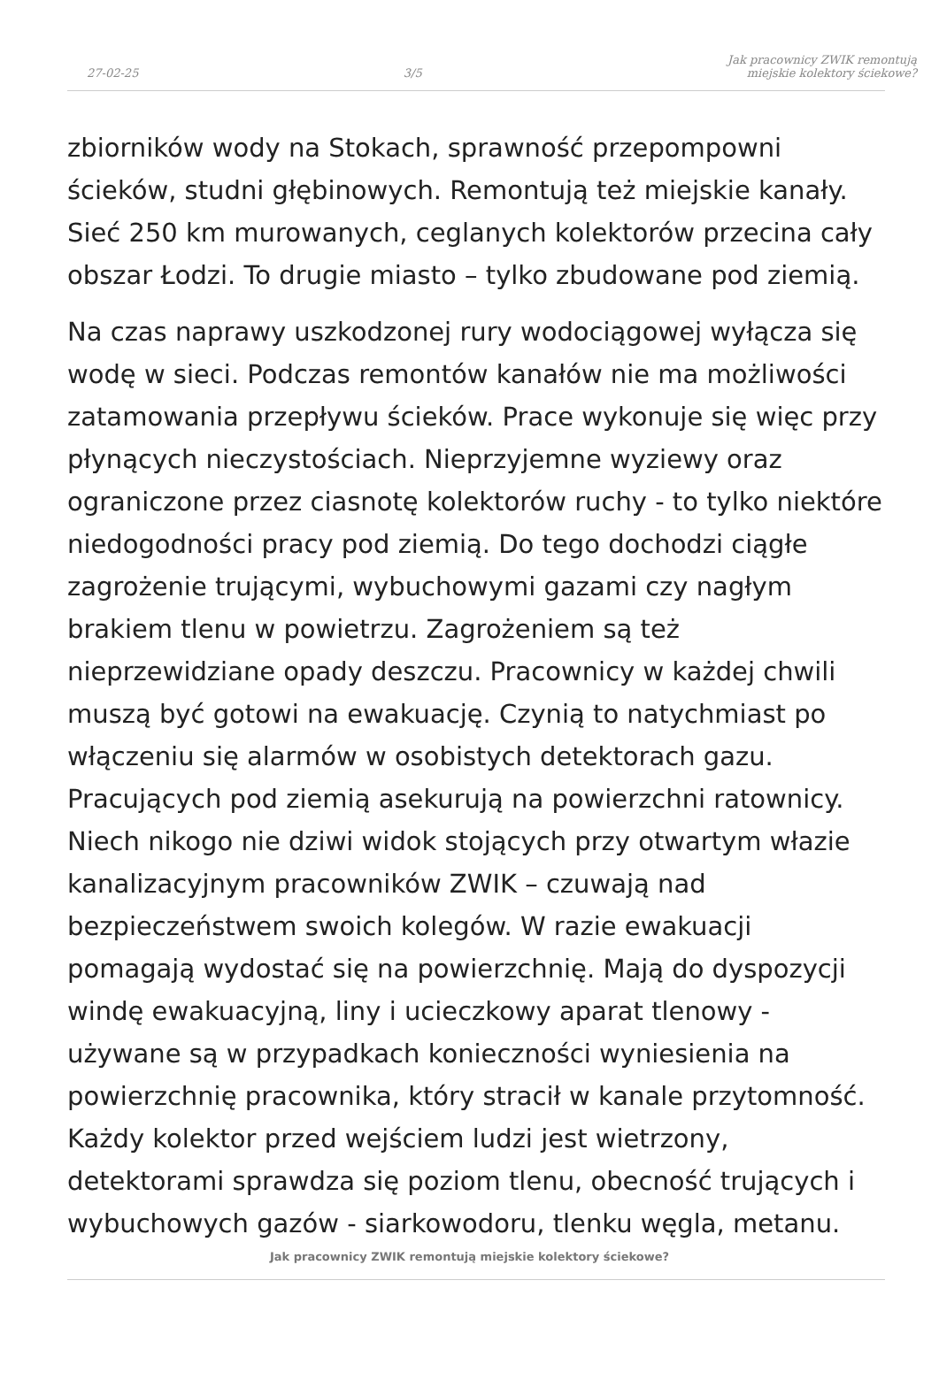27-02-25 3/5 Jak pracownicy ZWIK remontują miejskie kolektory ściekowe?
zbiorników wody na Stokach, sprawność przepompowni ścieków, studni głębinowych. Remontują też miejskie kanały. Sieć 250 km murowanych, ceglanych kolektorów przecina cały obszar Łodzi. To drugie miasto – tylko zbudowane pod ziemią.
Na czas naprawy uszkodzonej rury wodociągowej wyłącza się wodę w sieci. Podczas remontów kanałów nie ma możliwości zatamowania przepływu ścieków. Prace wykonuje się więc przy płynących nieczystościach. Nieprzyjemne wyziewy oraz ograniczone przez ciasnotę kolektorów ruchy - to tylko niektóre niedogodności pracy pod ziemią. Do tego dochodzi ciągłe zagrożenie trującymi, wybuchowymi gazami czy nagłym brakiem tlenu w powietrzu. Zagrożeniem są też nieprzewidziane opady deszczu. Pracownicy w każdej chwili muszą być gotowi na ewakuację. Czynią to natychmiast po włączeniu się alarmów w osobistych detektorach gazu. Pracujących pod ziemią asekurują na powierzchni ratownicy. Niech nikogo nie dziwi widok stojących przy otwartym włazie kanalizacyjnym pracowników ZWIK – czuwają nad bezpieczeństwem swoich kolegów. W razie ewakuacji pomagają wydostać się na powierzchnię. Mają do dyspozycji windę ewakuacyjną, liny i ucieczkowy aparat tlenowy - używane są w przypadkach konieczności wyniesienia na powierzchnię pracownika, który stracił w kanale przytomność. Każdy kolektor przed wejściem ludzi jest wietrzony, detektorami sprawdza się poziom tlenu, obecność trujących i wybuchowych gazów - siarkowodoru, tlenku węgla, metanu.
Jak pracownicy ZWIK remontują miejskie kolektory ściekowe?